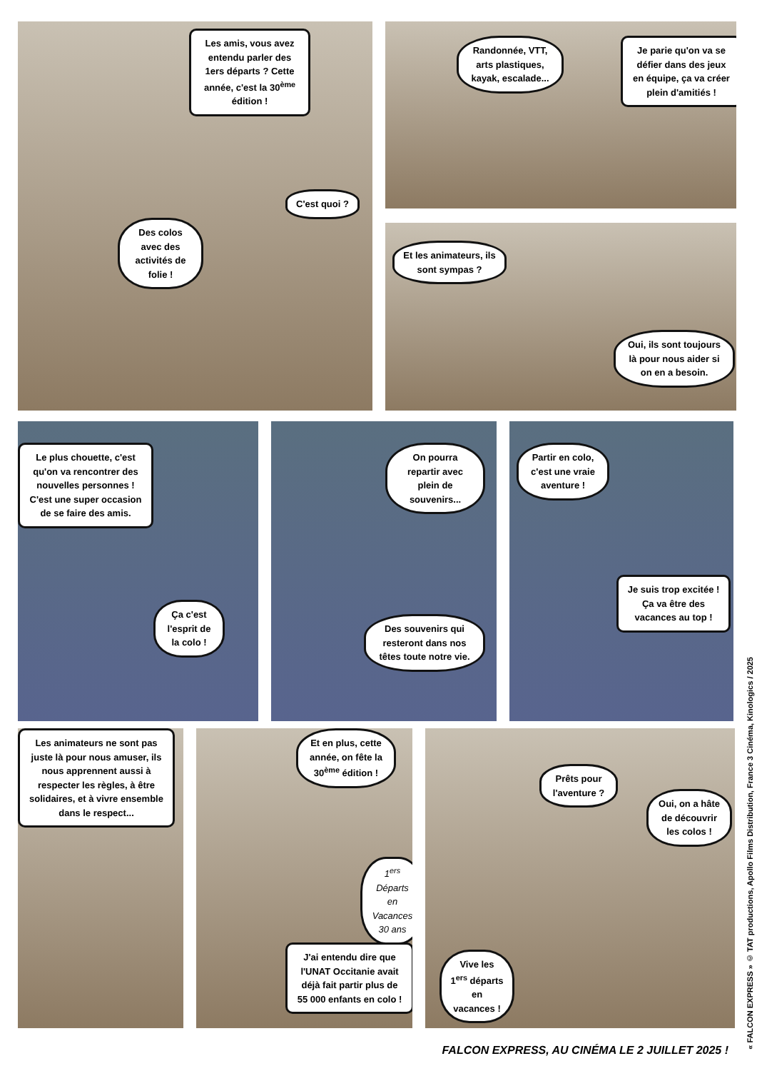Les amis, vous avez entendu parler des 1ers départs ? Cette année, c'est la 30<sup>ème</sup> édition !
C'est quoi ?
Des colos avec des activités de folie !
Randonnée, VTT, arts plastiques, kayak, escalade...
Je parie qu'on va se défier dans des jeux en équipe, ça va créer plein d'amitiés !
Et les animateurs, ils sont sympas ?
Oui, ils sont toujours là pour nous aider si on en a besoin.
Le plus chouette, c'est qu'on va rencontrer des nouvelles personnes ! C'est une super occasion de se faire des amis.
Ça c'est l'esprit de la colo !
On pourra repartir avec plein de souvenirs...
Des souvenirs qui resteront dans nos têtes toute notre vie.
Partir en colo, c'est une vraie aventure !
Je suis trop excitée ! Ça va être des vacances au top !
Les animateurs ne sont pas juste là pour nous amuser, ils nous apprennent aussi à respecter les règles, à être solidaires, et à vivre ensemble dans le respect...
Et en plus, cette année, on fête la 30<sup>ème</sup> édition !
1<sup>ers</sup> Départs en Vacances 30 ans
J'ai entendu dire que l'UNAT Occitanie avait déjà fait partir plus de 55 000 enfants en colo !
Prêts pour l'aventure ?
Oui, on a hâte de découvrir les colos !
Vive les 1<sup>ers</sup> départs en vacances !
« FALCON EXPRESS » © TAT productions, Apollo Films Distribution, France 3 Cinéma, Kinologics / 2025
FALCON EXPRESS, AU CINÉMA LE 2 JUILLET 2025 !